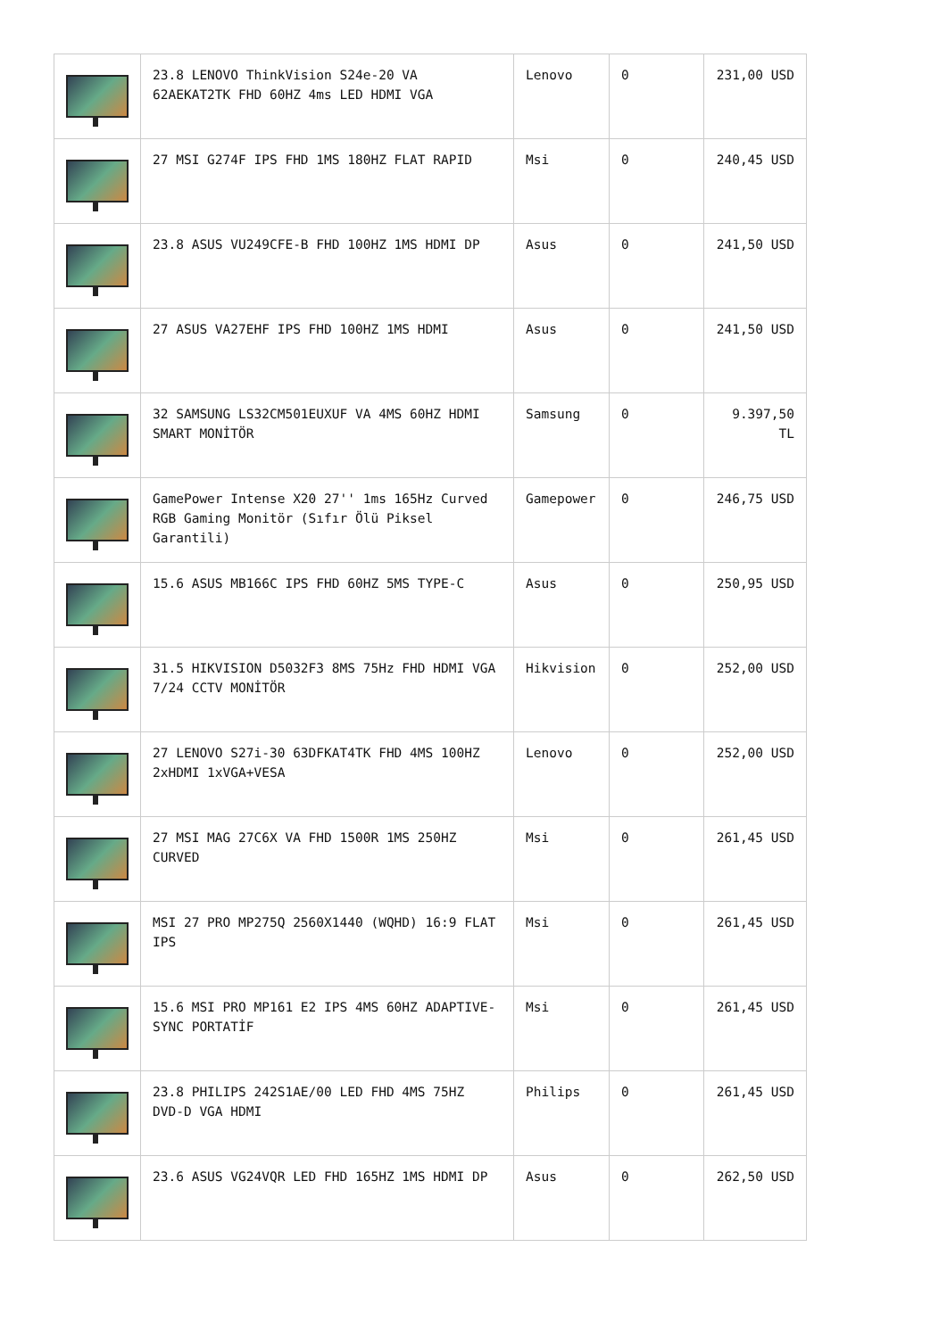| | 23.8 LENOVO ThinkVision S24e-20 VA 62AEKAT2TK FHD 60HZ 4ms LED HDMI VGA | Lenovo | 0 | 231,00 USD |
| | 27 MSI G274F IPS FHD 1MS 180HZ FLAT RAPID | Msi | 0 | 240,45 USD |
| | 23.8 ASUS VU249CFE-B FHD 100HZ 1MS HDMI DP | Asus | 0 | 241,50 USD |
| | 27 ASUS VA27EHF IPS FHD 100HZ 1MS HDMI | Asus | 0 | 241,50 USD |
| | 32 SAMSUNG LS32CM501EUXUF VA 4MS 60HZ HDMI SMART MONİTÖR | Samsung | 0 | 9.397,50 TL |
| | GamePower Intense X20 27'' 1ms 165Hz Curved RGB Gaming Monitör (Sıfır Ölü Piksel Garantili) | Gamepower | 0 | 246,75 USD |
| | 15.6 ASUS MB166C IPS FHD 60HZ 5MS TYPE-C | Asus | 0 | 250,95 USD |
| | 31.5 HIKVISION D5032F3 8MS 75Hz FHD HDMI VGA 7/24 CCTV MONİTÖR | Hikvision | 0 | 252,00 USD |
| | 27 LENOVO S27i-30 63DFKAT4TK FHD 4MS 100HZ 2xHDMI 1xVGA+VESA | Lenovo | 0 | 252,00 USD |
| | 27 MSI MAG 27C6X VA FHD 1500R 1MS 250HZ CURVED | Msi | 0 | 261,45 USD |
| | MSI 27 PRO MP275Q 2560X1440 (WQHD) 16:9 FLAT IPS | Msi | 0 | 261,45 USD |
| | 15.6 MSI PRO MP161 E2 IPS 4MS 60HZ ADAPTIVE-SYNC PORTATİF | Msi | 0 | 261,45 USD |
| | 23.8 PHILIPS 242S1AE/00 LED FHD 4MS 75HZ DVD-D VGA HDMI | Philips | 0 | 261,45 USD |
| | 23.6 ASUS VG24VQR LED FHD 165HZ 1MS HDMI DP | Asus | 0 | 262,50 USD |